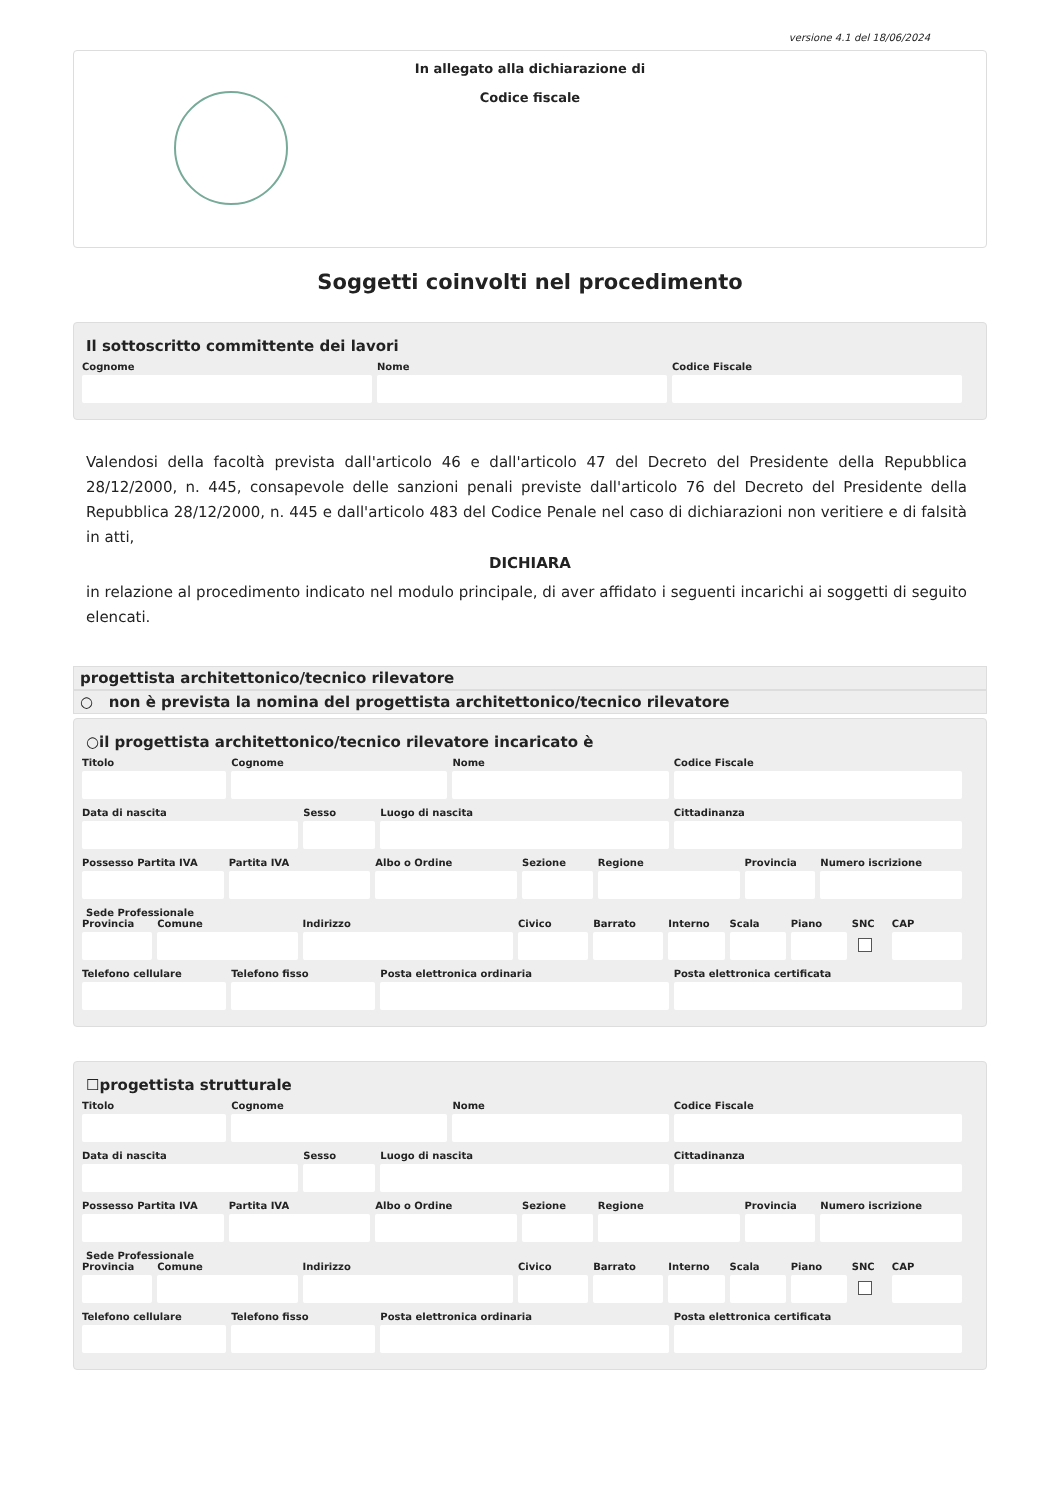versione 4.1 del 18/06/2024
In allegato alla dichiarazione di
Codice fiscale
Soggetti coinvolti nel procedimento
Il sottoscritto committente dei lavori
Cognome Nome Codice Fiscale
Valendosi della facoltà prevista dall'articolo 46 e dall'articolo 47 del Decreto del Presidente della Repubblica 28/12/2000, n. 445, consapevole delle sanzioni penali previste dall'articolo 76 del Decreto del Presidente della Repubblica 28/12/2000, n. 445 e dall'articolo 483 del Codice Penale nel caso di dichiarazioni non veritiere e di falsità in atti,
DICHIARA
in relazione al procedimento indicato nel modulo principale, di aver affidato i seguenti incarichi ai soggetti di seguito elencati.
progettista architettonico/tecnico rilevatore
○ non è prevista la nomina del progettista architettonico/tecnico rilevatore
○il progettista architettonico/tecnico rilevatore incaricato è
Titolo Cognome Nome Codice Fiscale
Data di nascita Sesso Luogo di nascita Cittadinanza
Possesso Partita IVA Partita IVA Albo o Ordine Sezione Regione Provincia Numero iscrizione
Sede Professionale
Provincia Comune Indirizzo Civico Barrato Interno Scala Piano SNC CAP
Telefono cellulare Telefono fisso Posta elettronica ordinaria Posta elettronica certificata
☐progettista strutturale
Titolo Cognome Nome Codice Fiscale
Data di nascita Sesso Luogo di nascita Cittadinanza
Possesso Partita IVA Partita IVA Albo o Ordine Sezione Regione Provincia Numero iscrizione
Sede Professionale
Provincia Comune Indirizzo Civico Barrato Interno Scala Piano SNC CAP
Telefono cellulare Telefono fisso Posta elettronica ordinaria Posta elettronica certificata